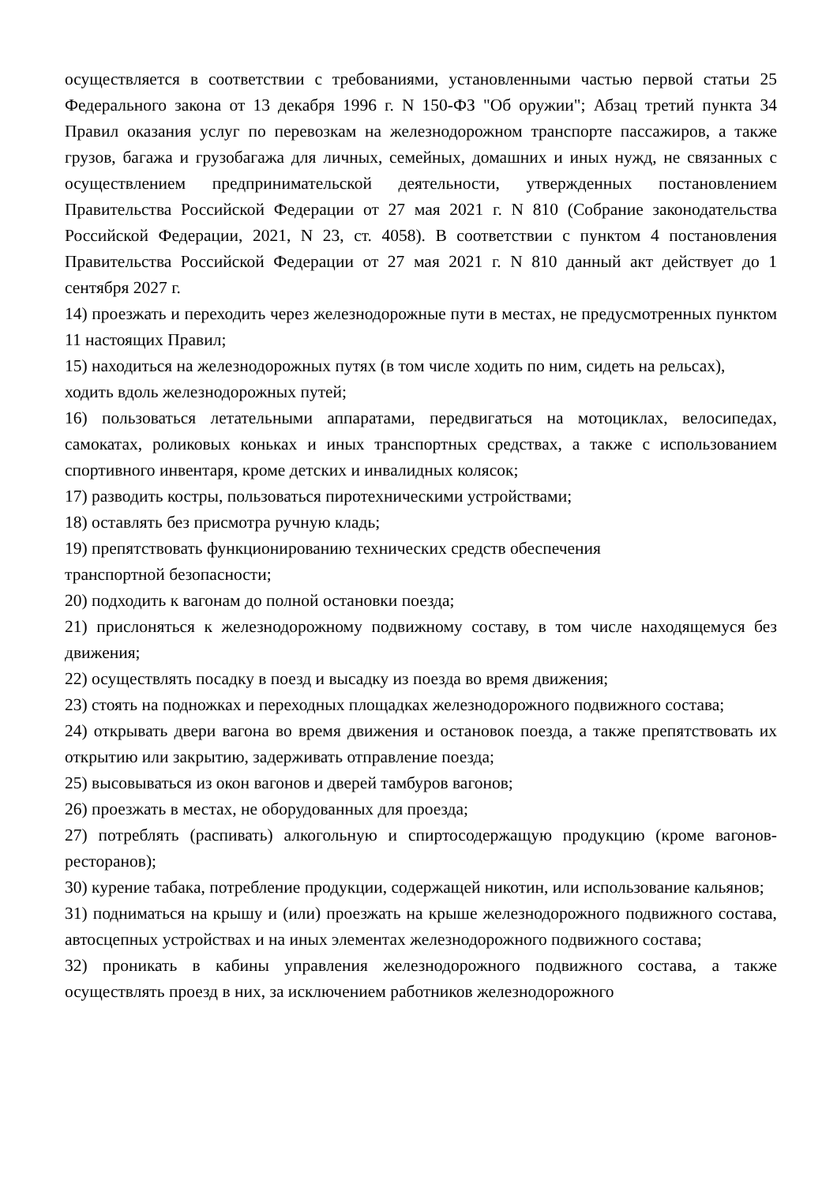осуществляется в соответствии с требованиями, установленными частью первой статьи 25 Федерального закона от 13 декабря 1996 г. N 150-ФЗ "Об оружии"; Абзац третий пункта 34 Правил оказания услуг по перевозкам на железнодорожном транспорте пассажиров, а также грузов, багажа и грузобагажа для личных, семейных, домашних и иных нужд, не связанных с осуществлением предпринимательской деятельности, утвержденных постановлением Правительства Российской Федерации от 27 мая 2021 г. N 810 (Собрание законодательства Российской Федерации, 2021, N 23, ст. 4058). В соответствии с пунктом 4 постановления Правительства Российской Федерации от 27 мая 2021 г. N 810 данный акт действует до 1 сентября 2027 г.
14) проезжать и переходить через железнодорожные пути в местах, не предусмотренных пунктом 11 настоящих Правил;
15) находиться на железнодорожных путях (в том числе ходить по ним, сидеть на рельсах), ходить вдоль железнодорожных путей;
16) пользоваться летательными аппаратами, передвигаться на мотоциклах, велосипедах, самокатах, роликовых коньках и иных транспортных средствах, а также с использованием спортивного инвентаря, кроме детских и инвалидных колясок;
17) разводить костры, пользоваться пиротехническими устройствами;
18) оставлять без присмотра ручную кладь;
19) препятствовать функционированию технических средств обеспечения
транспортной безопасности;
20) подходить к вагонам до полной остановки поезда;
21) прислоняться к железнодорожному подвижному составу, в том числе находящемуся без движения;
22) осуществлять посадку в поезд и высадку из поезда во время движения;
23) стоять на подножках и переходных площадках железнодорожного подвижного состава;
24) открывать двери вагона во время движения и остановок поезда, а также препятствовать их открытию или закрытию, задерживать отправление поезда;
25) высовываться из окон вагонов и дверей тамбуров вагонов;
26) проезжать в местах, не оборудованных для проезда;
27) потреблять (распивать) алкогольную и спиртосодержащую продукцию (кроме вагонов-ресторанов);
30) курение табака, потребление продукции, содержащей никотин, или использование кальянов;
31) подниматься на крышу и (или) проезжать на крыше железнодорожного подвижного состава, автосцепных устройствах и на иных элементах железнодорожного подвижного состава;
32) проникать в кабины управления железнодорожного подвижного состава, а также осуществлять проезд в них, за исключением работников железнодорожного